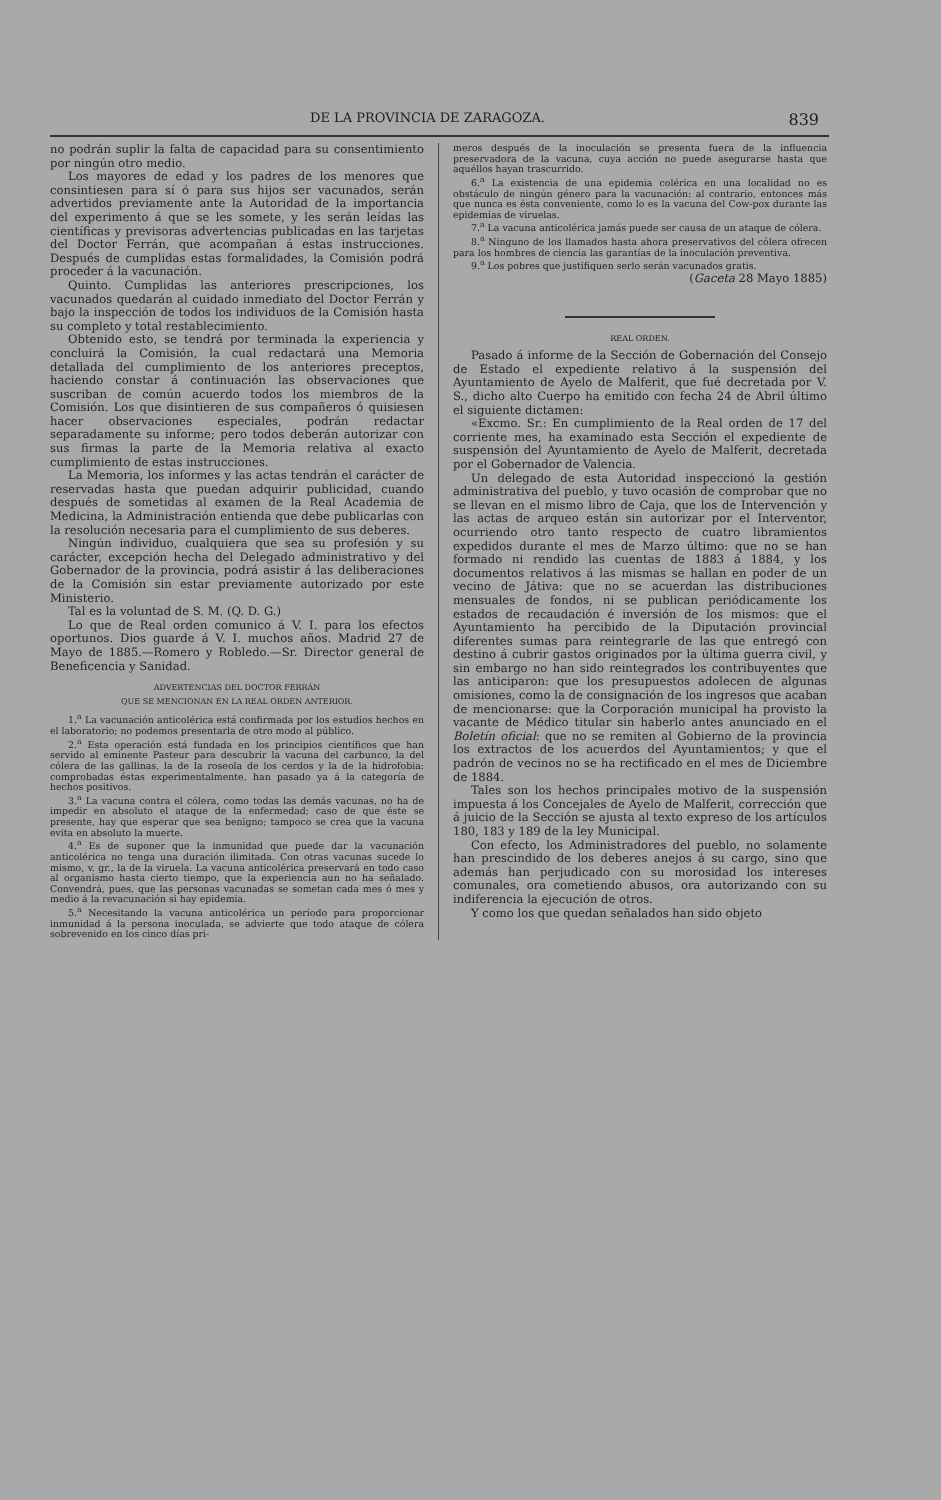DE LA PROVINCIA DE ZARAGOZA. 839
no podrán suplir la falta de capacidad para su consentimiento por ningún otro medio.
Los mayores de edad y los padres de los menores que consintiesen para sí ó para sus hijos ser vacunados, serán advertidos previamente ante la Autoridad de la importancia del experimento á que se les somete, y les serán leídas las científicas y previsoras advertencias publicadas en las tarjetas del Doctor Ferrán, que acompañan á estas instrucciones. Después de cumplidas estas formalidades, la Comisión podrá proceder á la vacunación.
Quinto. Cumplidas las anteriores prescripciones, los vacunados quedarán al cuidado inmediato del Doctor Ferrán y bajo la inspección de todos los individuos de la Comisión hasta su completo y total restablecimiento.
Obtenido esto, se tendrá por terminada la experiencia y concluirá la Comisión, la cual redactará una Memoria detallada del cumplimiento de los anteriores preceptos, haciendo constar á continuación las observaciones que suscriban de común acuerdo todos los miembros de la Comisión. Los que disintieren de sus compañeros ó quisiesen hacer observaciones especiales, podrán redactar separadamente su informe; pero todos deberán autorizar con sus firmas la parte de la Memoria relativa al exacto cumplimiento de estas instrucciones.
La Memoria, los informes y las actas tendrán el carácter de reservadas hasta que puedan adquirir publicidad, cuando después de sometidas al examen de la Real Academia de Medicina, la Administración entienda que debe publicarlas con la resolución necesaria para el cumplimiento de sus deberes.
Ningún individuo, cualquiera que sea su profesión y su carácter, excepción hecha del Delegado administrativo y del Gobernador de la provincia, podrá asistir á las deliberaciones de la Comisión sin estar previamente autorizado por este Ministerio.
Tal es la voluntad de S. M. (Q. D. G.)
Lo que de Real orden comunico á V. I. para los efectos oportunos. Dios guarde á V. I. muchos años. Madrid 27 de Mayo de 1885.—Romero y Robledo.—Sr. Director general de Beneficencia y Sanidad.
ADVERTENCIAS DEL DOCTOR FERRÁN
QUE SE MENCIONAN EN LA REAL ORDEN ANTERIOR.
1.<sup>a</sup> La vacunación anticolérica está confirmada por los estudios hechos en el laboratorio; no podemos presentarla de otro modo al público.
2.<sup>a</sup> Esta operación está fundada en los principios científicos que han servido al eminente Pasteur para descubrir la vacuna del carbunco, la del cólera de las gallinas, la de la roseola de los cerdos y la de la hidrofobia: comprobadas éstas experimentalmente, han pasado ya á la categoría de hechos positivos.
3.<sup>a</sup> La vacuna contra el cólera, como todas las demás vacunas, no ha de impedir en absoluto el ataque de la enfermedad; caso de que éste se presente, hay que esperar que sea benigno; tampoco se crea que la vacuna evita en absoluto la muerte.
4.<sup>a</sup> Es de suponer que la inmunidad que puede dar la vacunación anticolérica no tenga una duración ilimitada. Con otras vacunas sucede lo mismo, v. gr., la de la viruela. La vacuna anticolérica preservará en todo caso al organismo hasta cierto tiempo, que la experiencia aun no ha señalado. Convendrá, pues, que las personas vacunadas se sometan cada mes ó mes y medio á la revacunación si hay epidemia.
5.<sup>a</sup> Necesitando la vacuna anticolérica un período para proporcionar inmunidad á la persona inoculada, se advierte que todo ataque de cólera sobrevenido en los cinco días pri-
meros después de la inoculación se presenta fuera de la influencia preservadora de la vacuna, cuya acción no puede asegurarse hasta que aquéllos hayan trascurrido.
6.<sup>a</sup> La existencia de una epidemia colérica en una localidad no es obstáculo de ningún género para la vacunación: al contrario, entonces más que nunca es ésta conveniente, como lo es la vacuna del Cow-pox durante las epidemias de viruelas.
7.<sup>a</sup> La vacuna anticolérica jamás puede ser causa de un ataque de cólera.
8.<sup>a</sup> Ninguno de los llamados hasta ahora preservativos del cólera ofrecen para los hombres de ciencia las garantías de la inoculación preventiva.
9.<sup>a</sup> Los pobres que justifiquen serlo serán vacunados gratis.
(Gaceta 28 Mayo 1885)
REAL ORDEN.
Pasado á informe de la Sección de Gobernación del Consejo de Estado el expediente relativo á la suspensión del Ayuntamiento de Ayelo de Malferit, que fué decretada por V. S., dicho alto Cuerpo ha emitido con fecha 24 de Abril último el siguiente dictamen:
«Excmo. Sr.: En cumplimiento de la Real orden de 17 del corriente mes, ha examinado esta Sección el expediente de suspensión del Ayuntamiento de Ayelo de Malferit, decretada por el Gobernador de Valencia.
Un delegado de esta Autoridad inspeccionó la gestión administrativa del pueblo, y tuvo ocasión de comprobar que no se llevan en el mismo libro de Caja, que los de Intervención y las actas de arqueo están sin autorizar por el Interventor, ocurriendo otro tanto respecto de cuatro libramientos expedidos durante el mes de Marzo último: que no se han formado ni rendido las cuentas de 1883 á 1884, y los documentos relativos á las mismas se hallan en poder de un vecino de Játiva: que no se acuerdan las distribuciones mensuales de fondos, ni se publican periódicamente los estados de recaudación é inversión de los mismos: que el Ayuntamiento ha percibido de la Diputación provincial diferentes sumas para reintegrarle de las que entregó con destino á cubrir gastos originados por la última guerra civil, y sin embargo no han sido reintegrados los contribuyentes que las anticiparon: que los presupuestos adolecen de algunas omisiones, como la de consignación de los ingresos que acaban de mencionarse: que la Corporación municipal ha provisto la vacante de Médico titular sin haberlo antes anunciado en el Boletín oficial: que no se remiten al Gobierno de la provincia los extractos de los acuerdos del Ayuntamientos; y que el padrón de vecinos no se ha rectificado en el mes de Diciembre de 1884.
Tales son los hechos principales motivo de la suspensión impuesta á los Concejales de Ayelo de Malferit, corrección que á juicio de la Sección se ajusta al texto expreso de los artículos 180, 183 y 189 de la ley Municipal.
Con efecto, los Administradores del pueblo, no solamente han prescindido de los deberes anejos á su cargo, sino que además han perjudicado con su morosidad los intereses comunales, ora cometiendo abusos, ora autorizando con su indiferencia la ejecución de otros.
Y como los que quedan señalados han sido objeto